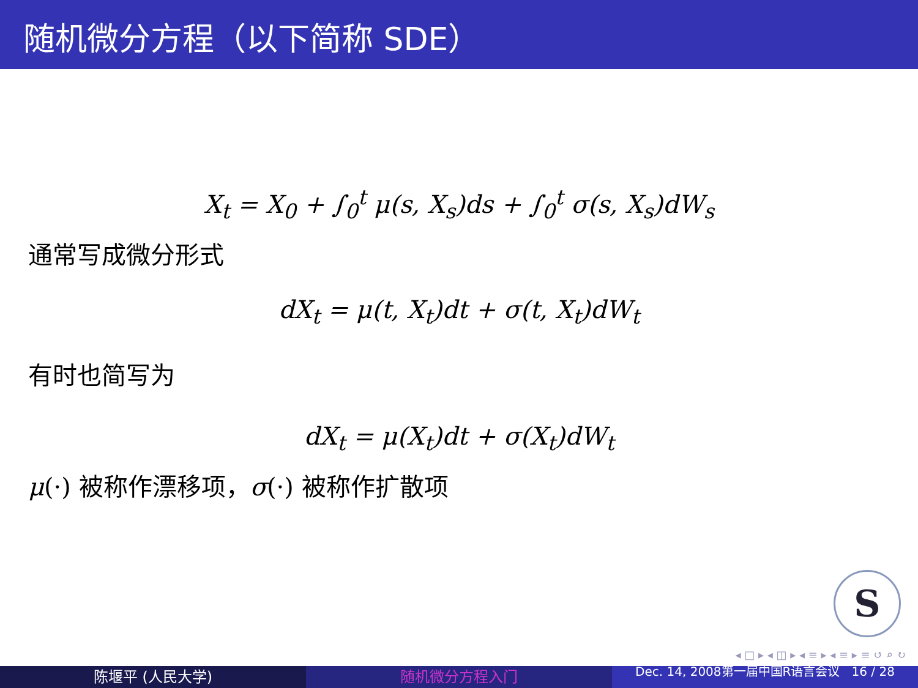随机微分方程（以下简称 SDE）
X<sub>t</sub> = X<sub>0</sub> + ∫<sub>0</sub><sup>t</sup> μ(s, X<sub>s</sub>)ds + ∫<sub>0</sub><sup>t</sup> σ(s, X<sub>s</sub>)dW<sub>s</sub>
通常写成微分形式
dX<sub>t</sub> = μ(t, X<sub>t</sub>)dt + σ(t, X<sub>t</sub>)dW<sub>t</sub>
有时也简写为
dX<sub>t</sub> = μ(X<sub>t</sub>)dt + σ(X<sub>t</sub>)dW<sub>t</sub>
μ(·) 被称作漂移项，σ(·) 被称作扩散项
S
◂ □ ▸ ◂ ◫ ▸ ◂ ≡ ▸ ◂ ≡ ▸ ≡ ↺ ⌕ ↻
陈堰平 (人民大学) 随机微分方程入门
Dec. 14, 2008第一届中国R语言会议 16 / 28